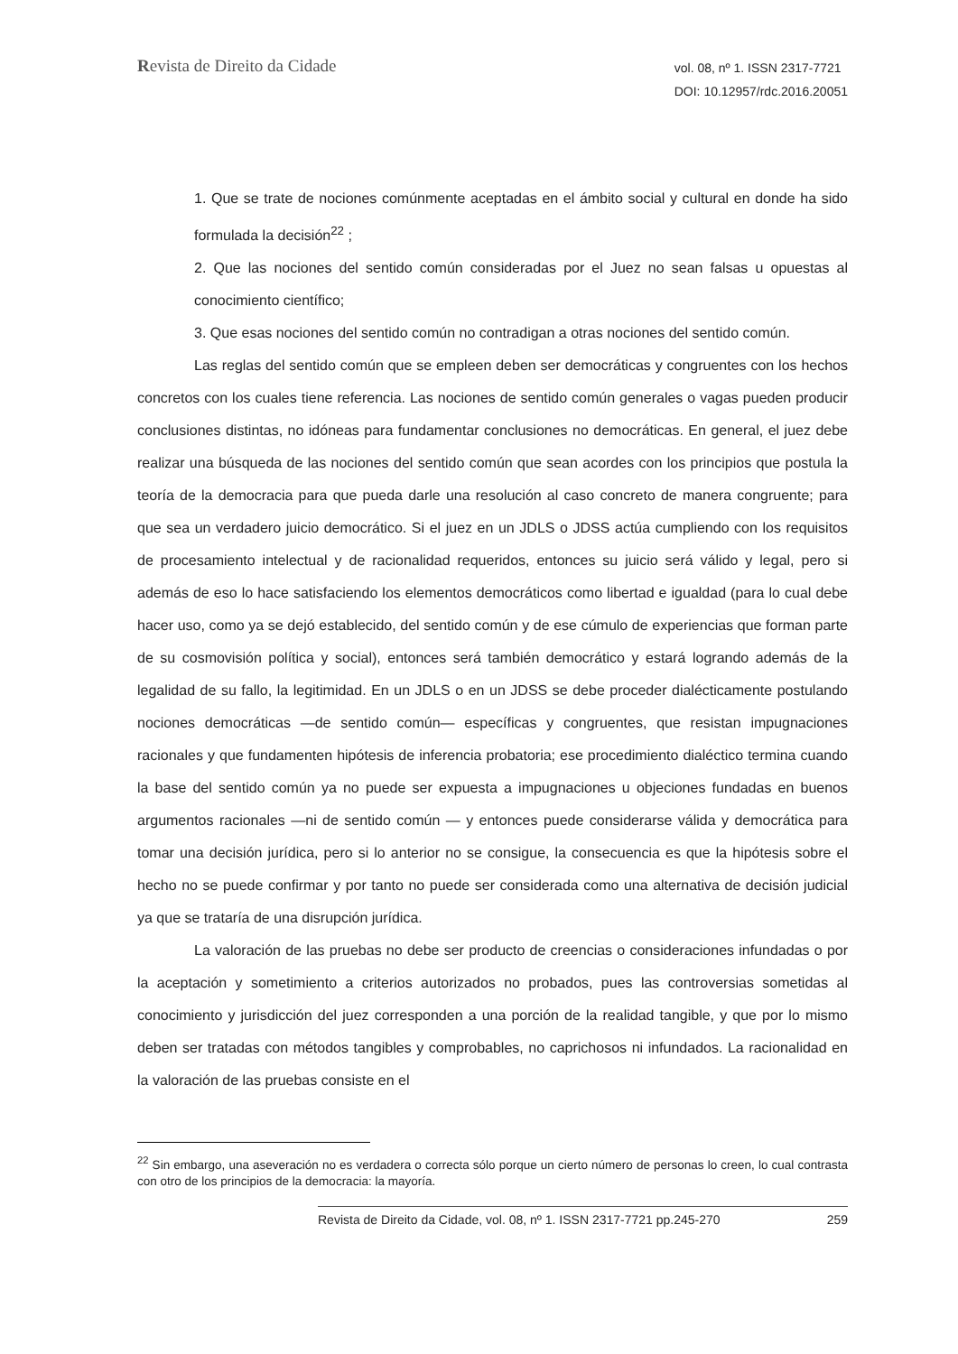Revista de Direito da Cidade
vol. 08, nº 1. ISSN 2317-7721
DOI: 10.12957/rdc.2016.20051
1. Que se trate de nociones comúnmente aceptadas en el ámbito social y cultural en donde ha sido formulada la decisión<sup>22</sup> ;
2. Que las nociones del sentido común consideradas por el Juez no sean falsas u opuestas al conocimiento científico;
3. Que esas nociones del sentido común no contradigan a otras nociones del sentido común.
Las reglas del sentido común que se empleen deben ser democráticas y congruentes con los hechos concretos con los cuales tiene referencia. Las nociones de sentido común generales o vagas pueden producir conclusiones distintas, no idóneas para fundamentar conclusiones no democráticas. En general, el juez debe realizar una búsqueda de las nociones del sentido común que sean acordes con los principios que postula la teoría de la democracia para que pueda darle una resolución al caso concreto de manera congruente; para que sea un verdadero juicio democrático. Si el juez en un JDLS o JDSS actúa cumpliendo con los requisitos de procesamiento intelectual y de racionalidad requeridos, entonces su juicio será válido y legal, pero si además de eso lo hace satisfaciendo los elementos democráticos como libertad e igualdad (para lo cual debe hacer uso, como ya se dejó establecido, del sentido común y de ese cúmulo de experiencias que forman parte de su cosmovisión política y social), entonces será también democrático y estará logrando además de la legalidad de su fallo, la legitimidad. En un JDLS o en un JDSS se debe proceder dialécticamente postulando nociones democráticas —de sentido común— específicas y congruentes, que resistan impugnaciones racionales y que fundamenten hipótesis de inferencia probatoria; ese procedimiento dialéctico termina cuando la base del sentido común ya no puede ser expuesta a impugnaciones u objeciones fundadas en buenos argumentos racionales —ni de sentido común — y entonces puede considerarse válida y democrática para tomar una decisión jurídica, pero si lo anterior no se consigue, la consecuencia es que la hipótesis sobre el hecho no se puede confirmar y por tanto no puede ser considerada como una alternativa de decisión judicial ya que se trataría de una disrupción jurídica.
La valoración de las pruebas no debe ser producto de creencias o consideraciones infundadas o por la aceptación y sometimiento a criterios autorizados no probados, pues las controversias sometidas al conocimiento y jurisdicción del juez corresponden a una porción de la realidad tangible, y que por lo mismo deben ser tratadas con métodos tangibles y comprobables, no caprichosos ni infundados. La racionalidad en la valoración de las pruebas consiste en el
<sup>22</sup> Sin embargo, una aseveración no es verdadera o correcta sólo porque un cierto número de personas lo creen, lo cual contrasta con otro de los principios de la democracia: la mayoría.
Revista de Direito da Cidade, vol. 08, nº 1. ISSN 2317-7721 pp.245-270 259